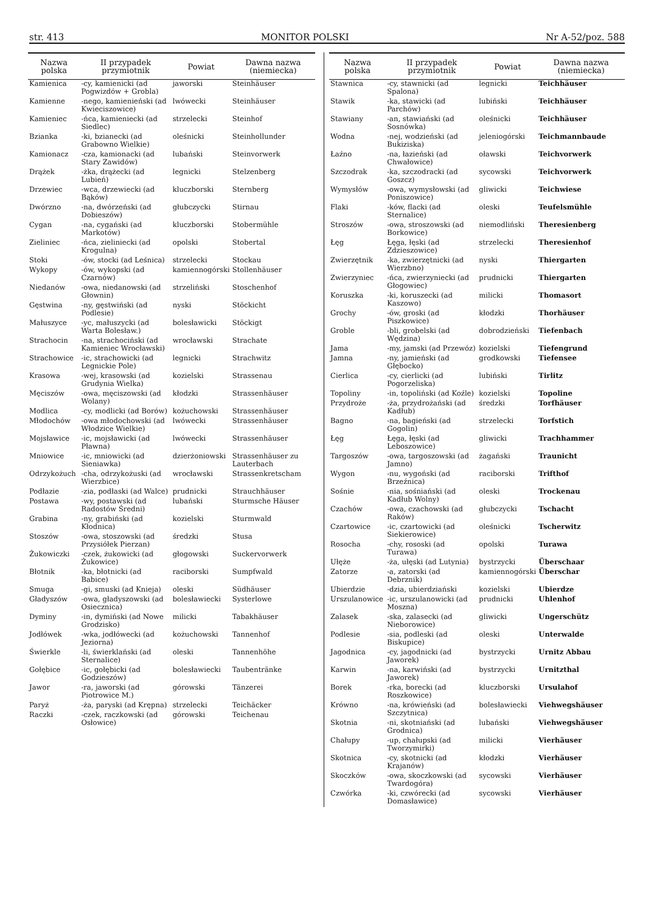str. 413 MONITOR POLSKI Nr A-52/poz. 588
| Nazwa polska | II przypadek przymiotnik | Powiat | Dawna nazwa (niemiecka) |
| --- | --- | --- | --- |
| Kamienica | -cy, kamienicki (ad Pogwizdów + Grobla) | jaworski | Steinhäuser |
| Kamienne | -nego, kamienieński (ad Kwieciszowice) | lwówecki | Steinhäuser |
| Kamieniec | -ńca, kamieniecki (ad Siedlec) | strzelecki | Steinhof |
| Bzianka | -ki, bzianecki (ad Grabowno Wielkie) | oleśnicki | Steinhollunder |
| Kamionacz | -cza, kamionacki (ad Stary Zawidów) | lubański | Steinvorwerk |
| Drążek | -żka, drążecki (ad Lubień) | legnicki | Stelzenberg |
| Drzewiec | -wca, drzewiecki (ad Bąków) | kluczborski | Sternberg |
| Dwórzno | -na, dwórzeński (ad Dobieszów) | głubczycki | Stirnau |
| Cygan | -na, cygański (ad Markotów) | kluczborski | Stobermühle |
| Zieliniec | -ńca, zieliniecki (ad Krogulna) | opolski | Stobertal |
| Stoki | -ów, stocki (ad Leśnica) | strzelecki | Stockau |
| Wykopy | -ów, wykopski (ad Czarnów) | kamiennogórski | Stollenhäuser |
| Niedanów | -owa, niedanowski (ad Głownin) | strzeliński | Stoschenhof |
| Gęstwina | -ny, gęstwiński (ad Podlesie) | nyski | Stöckicht |
| Małuszyce | -yc, małuszycki (ad Warta Bolesław.) | bolesławicki | Stöckigt |
| Strachocin | -na, strachociński (ad Kamieniec Wrocławski) | wrocławski | Strachate |
| Strachowice | -ic, strachowicki (ad Legnickie Pole) | legnicki | Strachwitz |
| Krasowa | -wej, krasowski (ad Grudynia Wielka) | kozielski | Strassenau |
| Męciszów | -owa, męciszowski (ad Wolany) | kłodzki | Strassenhäuser |
| Modlica | -cy, modlicki (ad Borów) | kożuchowski | Strassenhäuser |
| Młodochów | -owa młodochowski (ad Włodzice Wielkie) | lwówecki | Strassenhäuser |
| Mojsławice | -ic, mojsławicki (ad Pławna) | lwówecki | Strassenhäuser |
| Mniowice | -ic, mniowicki (ad Sieniawka) | dzierżoniowski | Strassenhäuser zu Lauterbach |
| Odrzykożuch | -cha, odrzykożuski (ad Wierzbice) | wrocławski | Strassenkretscham |
| Podłazie | -zia, podłaski (ad Walce) | prudnicki | Strauchhäuser |
| Postawa | -wy, postawski (ad Radostów Średni) | lubański | Sturmsche Häuser |
| Grabina | -ny, grabiński (ad Kłodnica) | kozielski | Sturmwald |
| Stoszów | -owa, stoszowski (ad Przysiółek Pierzan) | średzki | Stusa |
| Żukowiczki | -czek, żukowicki (ad Żukowice) | głogowski | Suckervorwerk |
| Błotnik | -ka, błotnicki (ad Babice) | raciborski | Sumpfwald |
| Smuga | -gi, smuski (ad Knieja) | oleski | Südhäuser |
| Gładyszów | -owa, gładyszowski (ad Osiecznica) | bolesławiecki | Systerlowe |
| Dyminy | -in, dymiński (ad Nowe Grodzisko) | milicki | Tabakhäuser |
| Jodłówek | -wka, jodłówecki (ad Jeziorna) | kożuchowski | Tannenhof |
| Świerkle | -li, świerklański (ad Sternalice) | oleski | Tannenhöhe |
| Gołębice | -ic, gołębicki (ad Godzieszów) | bolesławiecki | Taubentränke |
| Jawor | -ra, jaworski (ad Piotrowice M.) | górowski | Tänzerei |
| Paryż | -ża, paryski (ad Krępna) | strzelecki | Teichäcker |
| Raczki | -czek, raczkowski (ad Osłowice) | górowski | Teichenau |
| Nazwa polska | II przypadek przymiotnik | Powiat | Dawna nazwa (niemiecka) |
| --- | --- | --- | --- |
| Stawnica | -cy, stawnicki (ad Spalona) | legnicki | Teichhäuser |
| Stawik | -ka, stawicki (ad Parchów) | lubiński | Teichhäuser |
| Stawiany | -an, stawiański (ad Sosnówka) | oleśnicki | Teichhäuser |
| Wodna | -nej, wodzieński (ad Bukiziska) | jeleniogórski | Teichmannbaude |
| Łaźno | -na, łazieński (ad Chwałowice) | oławski | Teichvorwerk |
| Szczodrak | -ka, szczodracki (ad Goszcz) | sycowski | Teichvorwerk |
| Wymysłów | -owa, wymysłowski (ad Poniszowice) | gliwicki | Teichwiese |
| Flaki | -ków, flacki (ad Sternalice) | oleski | Teufelsmühle |
| Stroszów | -owa, stroszowski (ad Borkowice) | niemodliński | Theresienberg |
| Łęg | Łęga, łęski (ad Zdzieszowice) | strzelecki | Theresienhof |
| Zwierzętnik | -ka, zwierzętnicki (ad Wierzbno) | nyski | Thiergarten |
| Zwierzyniec | -ńca, zwierzyniecki (ad Głogowiec) | prudnicki | Thiergarten |
| Koruszka | -ki, koruszecki (ad Kaszowo) | milicki | Thomasort |
| Grochy | -ów, groski (ad Piszkowice) | kłodzki | Thorhäuser |
| Groble | -bli, grobelski (ad Wędzina) | dobrodzieński | Tiefenbach |
| Jama | -my, jamski (ad Przewóz) | kozielski | Tiefengrund |
| Jamna | -ny, jamieński (ad Głębocko) | grodkowski | Tiefensee |
| Cierlica | -cy, cierlicki (ad Pogorzeliska) | lubiński | Tirlitz |
| Topoliny | -in, topoliński (ad Koźle) | kozielski | Topoline |
| Przydroże | -ża, przydrożański (ad Kadłub) | średzki | Torfhäuser |
| Bagno | -na, bagieński (ad Gogolin) | strzelecki | Torfstich |
| Łęg | Łęga, łęski (ad Leboszowice) | gliwicki | Trachhammer |
| Targoszów | -owa, targoszowski (ad Jamno) | żagański | Traunicht |
| Wygon | -nu, wygoński (ad Brzeźnica) | raciborski | Trifthof |
| Sośnie | -nia, sośniański (ad Kadłub Wolny) | oleski | Trockenau |
| Czachów | -owa, czachowski (ad Raków) | głubczycki | Tschacht |
| Czartowice | -ic, czartowicki (ad Siekierowice) | oleśnicki | Tscherwitz |
| Rosocha | -chy, rososki (ad Turawa) | opolski | Turawa |
| Ułęże | -ża, ułęski (ad Lutynia) | bystrzycki | Überschaar |
| Zatorze | -a, zatorski (ad Debrznik) | kamiennogórski | Überschar |
| Ubierdzie | -dzia, ubierdziański | kozielski | Ubierdze |
| Urszulanowice | -ic, urszulanowicki (ad Moszna) | prudnicki | Uhlenhof |
| Zalasek | -ska, zalasecki (ad Nieborowice) | gliwicki | Ungerschütz |
| Podlesie | -sia, podleski (ad Biskupice) | oleski | Unterwalde |
| Jagodnica | -cy, jagodnicki (ad Jaworek) | bystrzycki | Urnitz Abbau |
| Karwin | -na, karwiński (ad Jaworek) | bystrzycki | Urnitzthal |
| Borek | -rka, borecki (ad Roszkowice) | kluczborski | Ursulahof |
| Krówno | -na, krówieński (ad Szczytnica) | bolesławiecki | Viehwegshäuser |
| Skotnia | -ni, skotniański (ad Grodnica) | lubański | Viehwegshäuser |
| Chałupy | -up, chałupski (ad Tworzymirki) | milicki | Vierhäuser |
| Skotnica | -cy, skotnicki (ad Krajanów) | kłodzki | Vierhäuser |
| Skoczków | -owa, skoczkowski (ad Twardogóra) | sycowski | Vierhäuser |
| Czwórka | -ki, czwórecki (ad Domasławice) | sycowski | Vierhäuser |